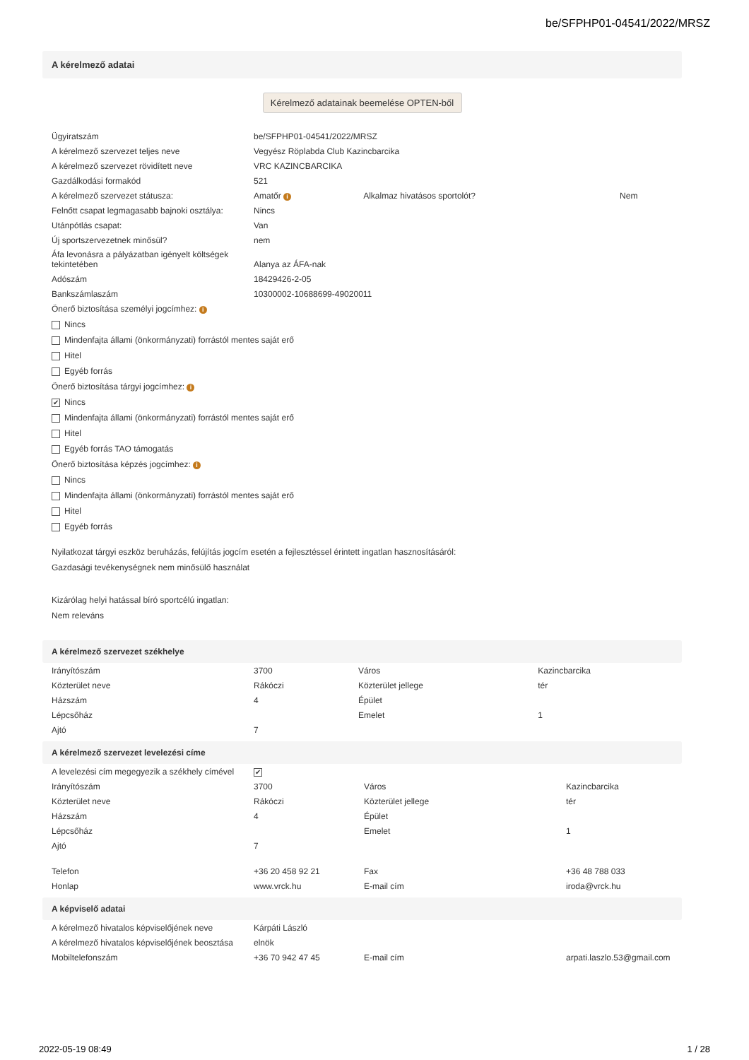be/SFPHP01-04541/2022/MRSZ
A kérelmező adatai
Kérelmező adatainak beemelése OPTEN-ből
| Ügyiratszám | be/SFPHP01-04541/2022/MRSZ | | |
| A kérelmező szervezet teljes neve | Vegyész Röplabda Club Kazincbarcika | | |
| A kérelmező szervezet rövidített neve | VRC KAZINCBARCIKA | | |
| Gazdálkodási formakód | 521 | | |
| A kérelmező szervezet státusza: | Amatőr i | Alkalmaz hivatásos sportolót? | Nem |
| Felnőtt csapat legmagasabb bajnoki osztálya: | Nincs | | |
| Utánpótlás csapat: | Van | | |
| Új sportszervezetnek minősül? | nem | | |
| Áfa levonásra a pályázatban igényelt költségek tekintetében | Alanya az ÁFA-nak | | |
| Adószám | 18429426-2-05 | | |
| Bankszámlaszám | 10300002-10688699-49020011 | | |
Önerő biztosítása személyi jogcímhez: i
Nincs
Mindenfajta állami (önkormányzati) forrástól mentes saját erő
Hitel
Egyéb forrás
Önerő biztosítása tárgyi jogcímhez: i
✔ Nincs
Mindenfajta állami (önkormányzati) forrástól mentes saját erő
Hitel
Egyéb forrás TAO támogatás
Önerő biztosítása képzés jogcímhez: i
Nincs
Mindenfajta állami (önkormányzati) forrástól mentes saját erő
Hitel
Egyéb forrás
Nyilatkozat tárgyi eszköz beruházás, felújítás jogcím esetén a fejlesztéssel érintett ingatlan hasznosításáról:
Gazdasági tevékenységnek nem minősülő használat
Kizárólag helyi hatással bíró sportcélú ingatlan:
Nem releváns
A kérelmező szervezet székhelye
| Irányítószám | 3700 | Város | Kazincbarcika |
| Közterület neve | Rákóczi | Közterület jellege | tér |
| Házszám | 4 | Épület | |
| Lépcsőház | | Emelet | 1 |
| Ajtó | 7 | | |
A kérelmező szervezet levelezési címe
| A levelezési cím megegyezik a székhely címével | ✔ | | |
| Irányítószám | 3700 | Város | Kazincbarcika |
| Közterület neve | Rákóczi | Közterület jellege | tér |
| Házszám | 4 | Épület | |
| Lépcsőház | | Emelet | 1 |
| Ajtó | 7 | | |
| Telefon | +36 20 458 92 21 | Fax | +36 48 788 033 |
| Honlap | www.vrck.hu | E-mail cím | iroda@vrck.hu |
A képviselő adatai
| A kérelmező hivatalos képviselőjének neve | Kárpáti László | | |
| A kérelmező hivatalos képviselőjének beosztása | elnök | | |
| Mobiltelefonszám | +36 70 942 47 45 | E-mail cím | arpati.laszlo.53@gmail.com |
2022-05-19 08:49 1 / 28